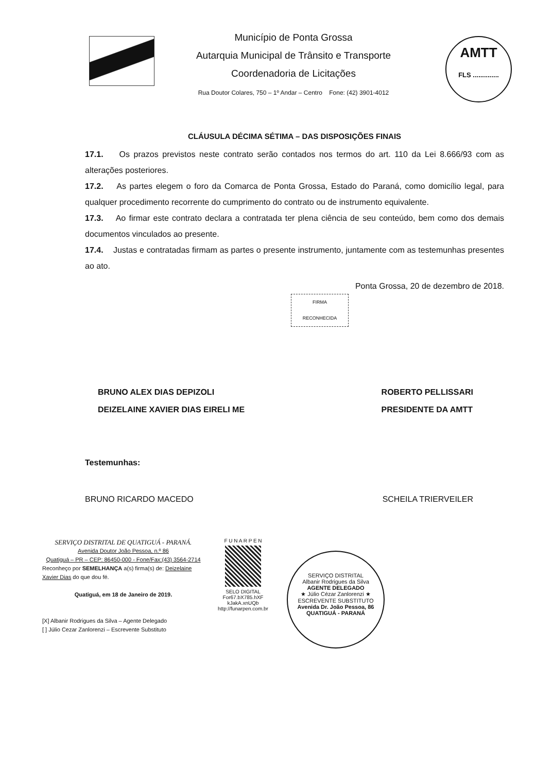Município de Ponta Grossa
Autarquia Municipal de Trânsito e Transporte
Coordenadoria de Licitações
Rua Doutor Colares, 750 – 1º Andar – Centro Fone: (42) 3901-4012
AMTT
FLS ..............
CLÁUSULA DÉCIMA SÉTIMA – DAS DISPOSIÇÕES FINAIS
17.1. Os prazos previstos neste contrato serão contados nos termos do art. 110 da Lei 8.666/93 com as alterações posteriores.
17.2. As partes elegem o foro da Comarca de Ponta Grossa, Estado do Paraná, como domicílio legal, para qualquer procedimento recorrente do cumprimento do contrato ou de instrumento equivalente.
17.3. Ao firmar este contrato declara a contratada ter plena ciência de seu conteúdo, bem como dos demais documentos vinculados ao presente.
17.4. Justas e contratadas firmam as partes o presente instrumento, juntamente com as testemunhas presentes ao ato.
Ponta Grossa, 20 de dezembro de 2018.
FIRMA
RECONHECIDA
BRUNO ALEX DIAS DEPIZOLI
DEIZELAINE XAVIER DIAS EIRELI ME
ROBERTO PELLISSARI
PRESIDENTE DA AMTT
Testemunhas:
BRUNO RICARDO MACEDO SCHEILA TRIERVEILER
SERVIÇO DISTRITAL DE QUATIGUÁ - PARANÁ.
Avenida Doutor João Pessoa, n.º 86
Quatiguá – PR – CEP: 86450-000 - Fone/Fax:(43) 3564-2714
Reconheço por SEMELHANÇA a(s) firma(s) de: Deizelaine Xavier Dias do que dou fé.
Quatiguá, em 18 de Janeiro de 2019.
[X] Albanir Rodrigues da Silva – Agente Delegado
[ ] Júlio Cezar Zanlorenzi – Escrevente Substituto
F U N A R P E N
SELO DIGITAL
For67.bX785.hXF
kJakA.xnUQb
http://funarpen.com.br
SERVIÇO DISTRITAL
Albanir Rodrigues da Silva
AGENTE DELEGADO
★ Júlio Cézar Zanlorenzi ★
ESCREVENTE SUBSTITUTO
Avenida Dr. João Pessoa, 86
QUATIGUÁ - PARANÁ